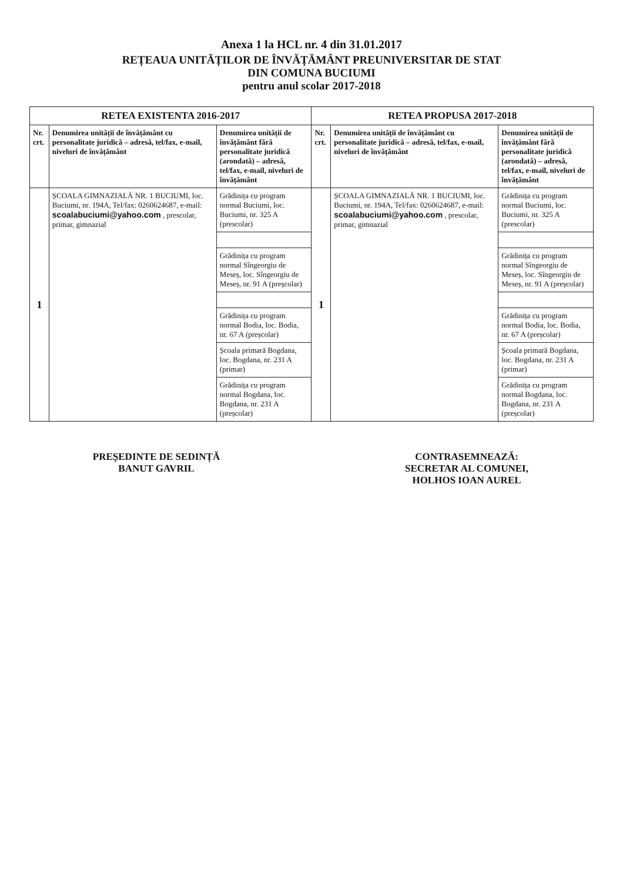Anexa 1 la HCL nr. 4 din 31.01.2017
REȚEAUA UNITĂȚILOR DE ÎNVĂȚĂMÂNT PREUNIVERSITAR DE STAT
DIN COMUNA BUCIUMI
pentru anul scolar 2017-2018
| RETEA EXISTENTA 2016-2017 | | | RETEA PROPUSA 2017-2018 | | |
| --- | --- | --- | --- | --- | --- |
| Nr. crt. | Denumirea unității de învățământ cu personalitate juridică – adresă, tel/fax, e-mail, niveluri de învățământ | Denumirea unității de învățământ fără personalitate juridică (arondată) – adresă, tel/fax, e-mail, niveluri de învățământ | Nr. crt. | Denumirea unității de învățământ cu personalitate juridică – adresă, tel/fax, e-mail, niveluri de învățământ | Denumirea unității de învățământ fără personalitate juridică (arondată) – adresă, tel/fax, e-mail, niveluri de învățământ |
| 1 | ȘCOALA GIMNAZIALĂ NR. 1 BUCIUMI, loc. Buciumi, nr. 194A, Tel/fax: 0260624687, e-mail: scoalabuciumi@yahoo.com , prescolar, primar, gimnazial | Grădinița cu program normal Buciumi, loc. Buciumi, nr. 325 A (prescolar) | 1 | ȘCOALA GIMNAZIALĂ NR. 1 BUCIUMI, loc. Buciumi, nr. 194A, Tel/fax: 0260624687, e-mail: scoalabuciumi@yahoo.com , prescolar, primar, gimnazial | Grădinița cu program normal Buciumi, loc. Buciumi, nr. 325 A (prescolar) |
| | | Grădinița cu program normal Sîngeorgiu de Meseș, loc. Sîngeorgiu de Meseș, nr. 91 A (preșcolar) | | | Grădinița cu program normal Sîngeorgiu de Meseș, loc. Sîngeorgiu de Meseș, nr. 91 A (preșcolar) |
| | | Grădinița cu program normal Bodia, loc. Bodia, nr. 67 A (preșcolar) | | | Grădinița cu program normal Bodia, loc. Bodia, nr. 67 A (preșcolar) |
| | | Școala primară Bogdana, loc. Bogdana, nr. 231 A (primar) | | | Școala primară Bogdana, loc. Bogdana, nr. 231 A (primar) |
| | | Grădinița cu program normal Bogdana, loc. Bogdana, nr. 231 A (preșcolar) | | | Grădinița cu program normal Bogdana, loc. Bogdana, nr. 231 A (preșcolar) |
PREȘEDINTE DE SEDINȚĂ
BANUT GAVRIL
CONTRASEMNEAZĂ:
SECRETAR AL COMUNEI,
HOLHOS IOAN AUREL